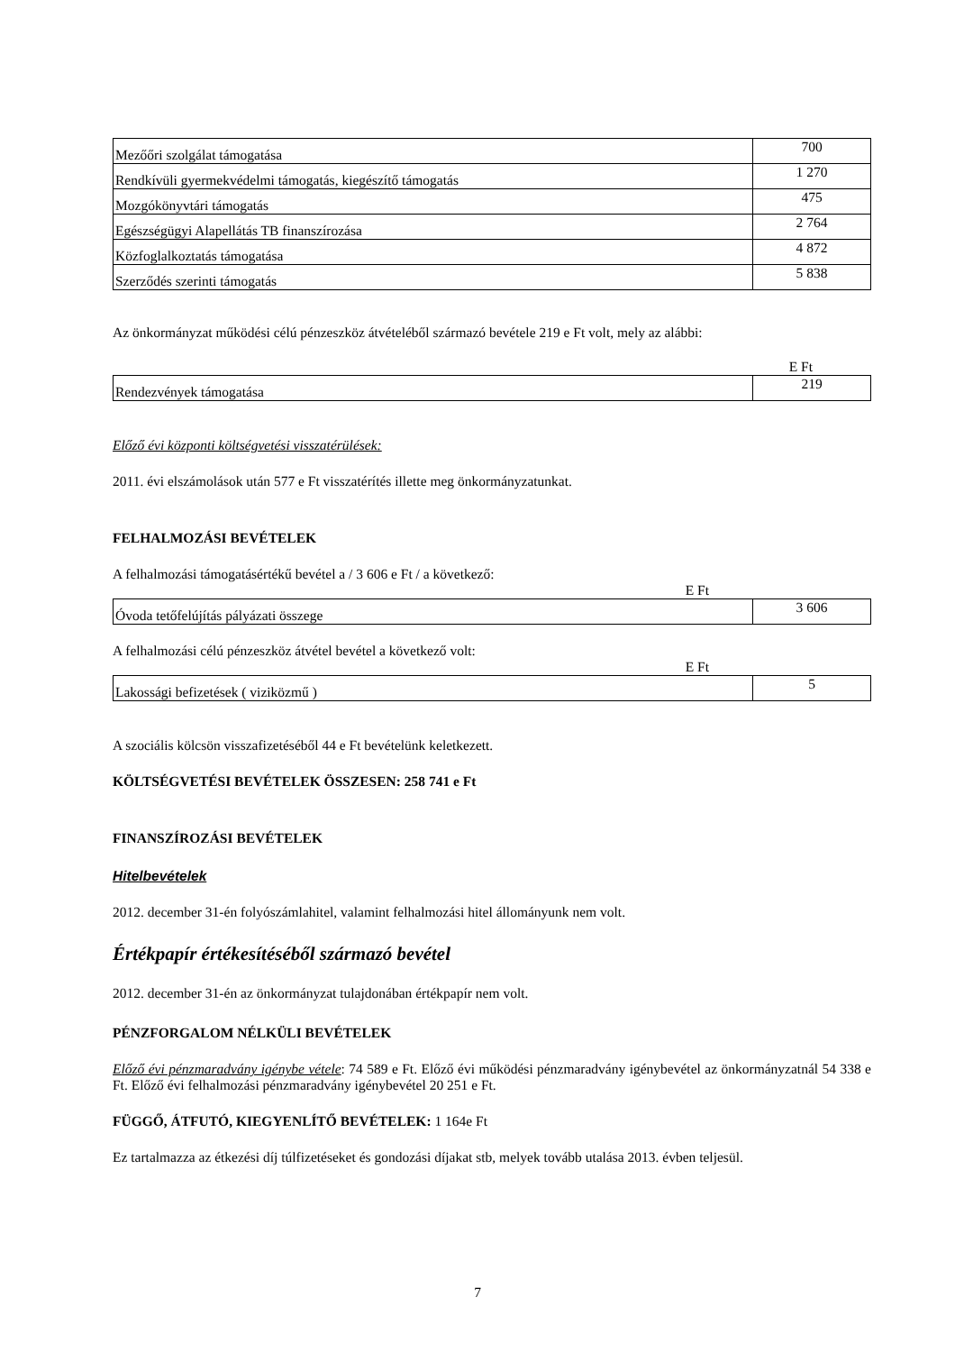| Mezőőri szolgálat támogatása | 700 |
| Rendkívüli gyermekvédelmi támogatás, kiegészítő támogatás | 1 270 |
| Mozgókönyvtári támogatás | 475 |
| Egészségügyi Alapellátás TB finanszírozása | 2 764 |
| Közfoglalkoztatás támogatása | 4 872 |
| Szerződés szerinti támogatás | 5 838 |
Az önkormányzat működési célú pénzeszköz átvételéből származó bevétele 219 e Ft volt, mely az alábbi:
E Ft
| Rendezvények támogatása | 219 |
Előző évi központi költségvetési visszatérülések:
2011. évi elszámolások után 577 e Ft visszatérítés illette meg önkormányzatunkat.
FELHALMOZÁSI BEVÉTELEK
A felhalmozási támogatásértékű bevétel a / 3 606 e Ft / a következő:
E Ft
| Óvoda tetőfelújítás pályázati összege | 3 606 |
A felhalmozási célú pénzeszköz átvétel bevétel a következő volt:
E Ft
| Lakossági befizetések ( viziközmű ) | 5 |
A szociális kölcsön visszafizetéséből 44 e Ft bevételünk keletkezett.
KÖLTSÉGVETÉSI BEVÉTELEK ÖSSZESEN: 258 741 e Ft
FINANSZÍROZÁSI BEVÉTELEK
Hitelbevételek
2012. december 31-én folyószámlahitel, valamint felhalmozási hitel állományunk nem volt.
Értékpapír értékesítéséből származó bevétel
2012. december 31-én az önkormányzat tulajdonában értékpapír nem volt.
PÉNZFORGALOM NÉLKÜLI BEVÉTELEK
Előző évi pénzmaradvány igénybe vétele: 74 589 e Ft. Előző évi működési pénzmaradvány igénybevétel az önkormányzatnál 54 338 e Ft. Előző évi felhalmozási pénzmaradvány igénybevétel 20 251 e Ft.
FÜGGŐ, ÁTFUTÓ, KIEGYENLÍTŐ BEVÉTELEK: 1 164e Ft
Ez tartalmazza az étkezési díj túlfizetéseket és gondozási díjakat stb, melyek tovább utalása 2013. évben teljesül.
7